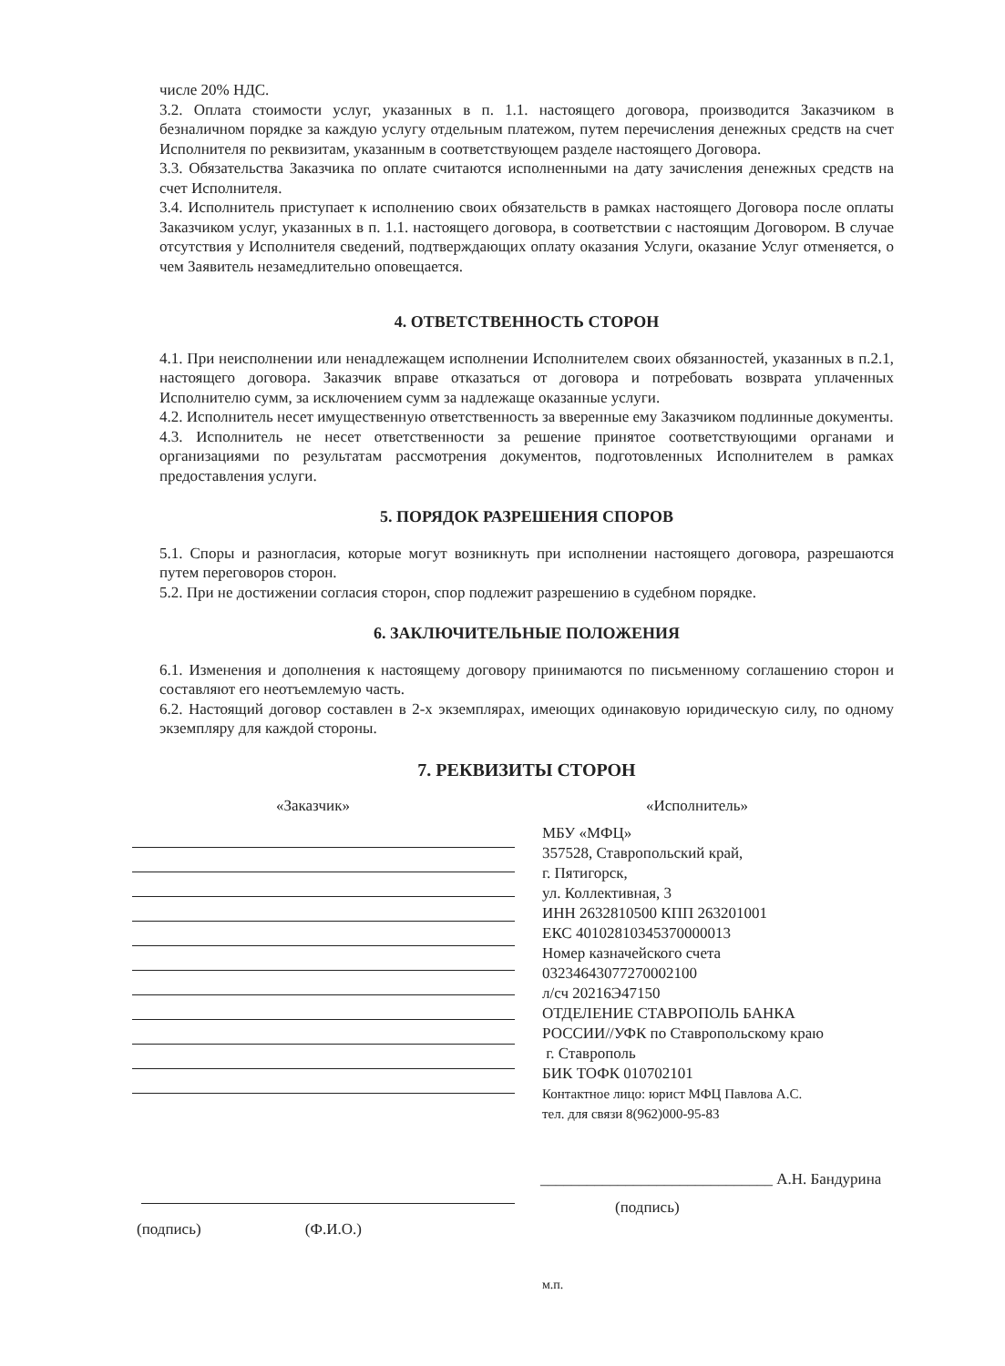числе 20% НДС.
3.2. Оплата стоимости услуг, указанных в п. 1.1. настоящего договора, производится Заказчиком в безналичном порядке за каждую услугу отдельным платежом, путем перечисления денежных средств на счет Исполнителя по реквизитам, указанным в соответствующем разделе настоящего Договора.
3.3. Обязательства Заказчика по оплате считаются исполненными на дату зачисления денежных средств на счет Исполнителя.
3.4. Исполнитель приступает к исполнению своих обязательств в рамках настоящего Договора после оплаты Заказчиком услуг, указанных в п. 1.1. настоящего договора, в соответствии с настоящим Договором. В случае отсутствия у Исполнителя сведений, подтверждающих оплату оказания Услуги, оказание Услуг отменяется, о чем Заявитель незамедлительно оповещается.
4. ОТВЕТСТВЕННОСТЬ СТОРОН
4.1. При неисполнении или ненадлежащем исполнении Исполнителем своих обязанностей, указанных в п.2.1, настоящего договора. Заказчик вправе отказаться от договора и потребовать возврата уплаченных Исполнителю сумм, за исключением сумм за надлежаще оказанные услуги.
4.2. Исполнитель несет имущественную ответственность за вверенные ему Заказчиком подлинные документы.
4.3. Исполнитель не несет ответственности за решение принятое соответствующими органами и организациями по результатам рассмотрения документов, подготовленных Исполнителем в рамках предоставления услуги.
5. ПОРЯДОК РАЗРЕШЕНИЯ СПОРОВ
5.1. Споры и разногласия, которые могут возникнуть при исполнении настоящего договора, разрешаются путем переговоров сторон.
5.2. При не достижении согласия сторон, спор подлежит разрешению в судебном порядке.
6. ЗАКЛЮЧИТЕЛЬНЫЕ ПОЛОЖЕНИЯ
6.1. Изменения и дополнения к настоящему договору принимаются по письменному соглашению сторон и составляют его неотъемлемую часть.
6.2. Настоящий договор составлен в 2-х экземплярах, имеющих одинаковую юридическую силу, по одному экземпляру для каждой стороны.
7. РЕКВИЗИТЫ СТОРОН
«Заказчик» «Исполнитель»
МБУ «МФЦ»
357528, Ставропольский край,
г. Пятигорск,
ул. Коллективная, 3
ИНН 2632810500 КПП 263201001
ЕКС 40102810345370000013
Номер казначейского счета
03234643077270002100
л/сч 20216Э47150
ОТДЕЛЕНИЕ СТАВРОПОЛЬ БАНКА
РОССИИ//УФК по Ставропольскому краю
г. Ставрополь
БИК ТОФК 010702101
Контактное лицо: юрист МФЦ Павлова А.С.
тел. для связи 8(962)000-95-83
______________________________ А.Н. Бандурина
(подпись)
(подпись) (Ф.И.О.)
м.п.